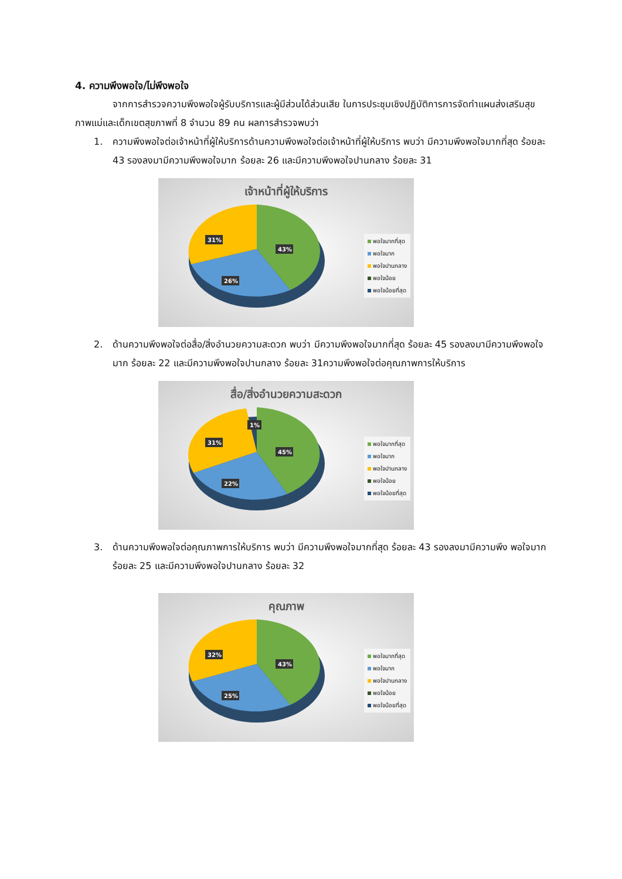4. ความพึงพอใจ/ไม่พึงพอใจ
จากการสำรวจความพึงพอใจผู้รับบริการและผู้มีส่วนได้ส่วนเสีย ในการประชุมเชิงปฏิบัติการการจัดทำแผนส่งเสริมสุขภาพแม่และเด็กเขตสุขภาพที่ 8 จำนวน 89 คน ผลการสำรวจพบว่า
1. ความพึงพอใจต่อเจ้าหน้าที่ผู้ให้บริการด้านความพึงพอใจต่อเจ้าหน้าที่ผู้ให้บริการ พบว่า มีความพึงพอใจมากที่สุด ร้อยละ 43 รองลงมามีความพึงพอใจมาก ร้อยละ 26 และมีความพึงพอใจปานกลาง ร้อยละ 31
เจ้าหน้าที่ผู้ให้บริการ
43%
26%
31%
พอใจมากที่สุด
พอใจมาก
พอใจปานกลาง
พอใจน้อย
พอใจน้อยที่สุด
2. ด้านความพึงพอใจต่อสื่อ/สิ่งอำนวยความสะดวก พบว่า มีความพึงพอใจมากที่สุด ร้อยละ 45 รองลงมามีความพึงพอใจมาก ร้อยละ 22 และมีความพึงพอใจปานกลาง ร้อยละ 31ความพึงพอใจต่อคุณภาพการให้บริการ
สื่อ/สิ่งอำนวยความสะดวก
45%
22%
31%
1%
พอใจมากที่สุด
พอใจมาก
พอใจปานกลาง
พอใจน้อย
พอใจน้อยที่สุด
3. ด้านความพึงพอใจต่อคุณภาพการให้บริการ พบว่า มีความพึงพอใจมากที่สุด ร้อยละ 43 รองลงมามีความพึง พอใจมาก ร้อยละ 25 และมีความพึงพอใจปานกลาง ร้อยละ 32
คุณภาพ
43%
25%
32%
พอใจมากที่สุด
พอใจมาก
พอใจปานกลาง
พอใจน้อย
พอใจน้อยที่สุด